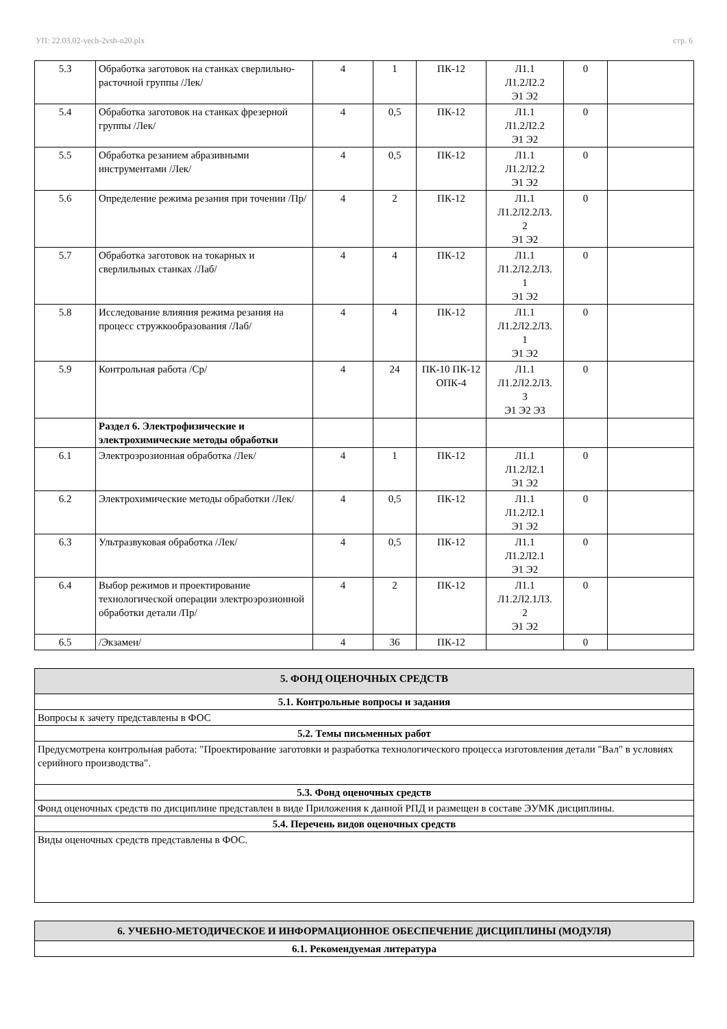УП: 22.03.02-vech-2vsh-n20.plx стр. 6
| 5.3 | Обработка заготовок на станках сверлильно-расточной группы /Лек/ | 4 | 1 | ПК-12 | Л1.1 Л1.2Л2.2 Э1 Э2 | 0 | |
| 5.4 | Обработка заготовок на станках фрезерной группы /Лек/ | 4 | 0,5 | ПК-12 | Л1.1 Л1.2Л2.2 Э1 Э2 | 0 | |
| 5.5 | Обработка резанием абразивными инструментами /Лек/ | 4 | 0,5 | ПК-12 | Л1.1 Л1.2Л2.2 Э1 Э2 | 0 | |
| 5.6 | Определение режима резания при точении /Пр/ | 4 | 2 | ПК-12 | Л1.1 Л1.2Л2.2Л3. 2 Э1 Э2 | 0 | |
| 5.7 | Обработка заготовок на токарных и сверлильных станках /Лаб/ | 4 | 4 | ПК-12 | Л1.1 Л1.2Л2.2Л3. 1 Э1 Э2 | 0 | |
| 5.8 | Исследование влияния режима резания на процесс стружкообразования /Лаб/ | 4 | 4 | ПК-12 | Л1.1 Л1.2Л2.2Л3. 1 Э1 Э2 | 0 | |
| 5.9 | Контрольная работа /Ср/ | 4 | 24 | ПК-10 ПК-12 ОПК-4 | Л1.1 Л1.2Л2.2Л3. 3 Э1 Э2 Э3 | 0 | |
| | Раздел 6. Электрофизические и электрохимические методы обработки | | | | | | |
| 6.1 | Электроэрозионная обработка /Лек/ | 4 | 1 | ПК-12 | Л1.1 Л1.2Л2.1 Э1 Э2 | 0 | |
| 6.2 | Электрохимические методы обработки /Лек/ | 4 | 0,5 | ПК-12 | Л1.1 Л1.2Л2.1 Э1 Э2 | 0 | |
| 6.3 | Ультразвуковая обработка /Лек/ | 4 | 0,5 | ПК-12 | Л1.1 Л1.2Л2.1 Э1 Э2 | 0 | |
| 6.4 | Выбор режимов и проектирование технологической операции электроэрозионной обработки детали /Пр/ | 4 | 2 | ПК-12 | Л1.1 Л1.2Л2.1Л3. 2 Э1 Э2 | 0 | |
| 6.5 | /Экзамен/ | 4 | 36 | ПК-12 | | 0 | |
| 5. ФОНД ОЦЕНОЧНЫХ СРЕДСТВ |
| 5.1. Контрольные вопросы и задания |
| Вопросы к зачету представлены в ФОС |
| 5.2. Темы письменных работ |
| Предусмотрена контрольная работа: "Проектирование заготовки и разработка технологического процесса изготовления детали "Вал" в условиях серийного производства". |
| 5.3. Фонд оценочных средств |
| Фонд оценочных средств по дисциплине представлен в виде Приложения к данной РПД и размещен в составе ЭУМК дисциплины. |
| 5.4. Перечень видов оценочных средств |
| Виды оценочных средств представлены в ФОС. |
| 6. УЧЕБНО-МЕТОДИЧЕСКОЕ И ИНФОРМАЦИОННОЕ ОБЕСПЕЧЕНИЕ ДИСЦИПЛИНЫ (МОДУЛЯ) |
| 6.1. Рекомендуемая литература |